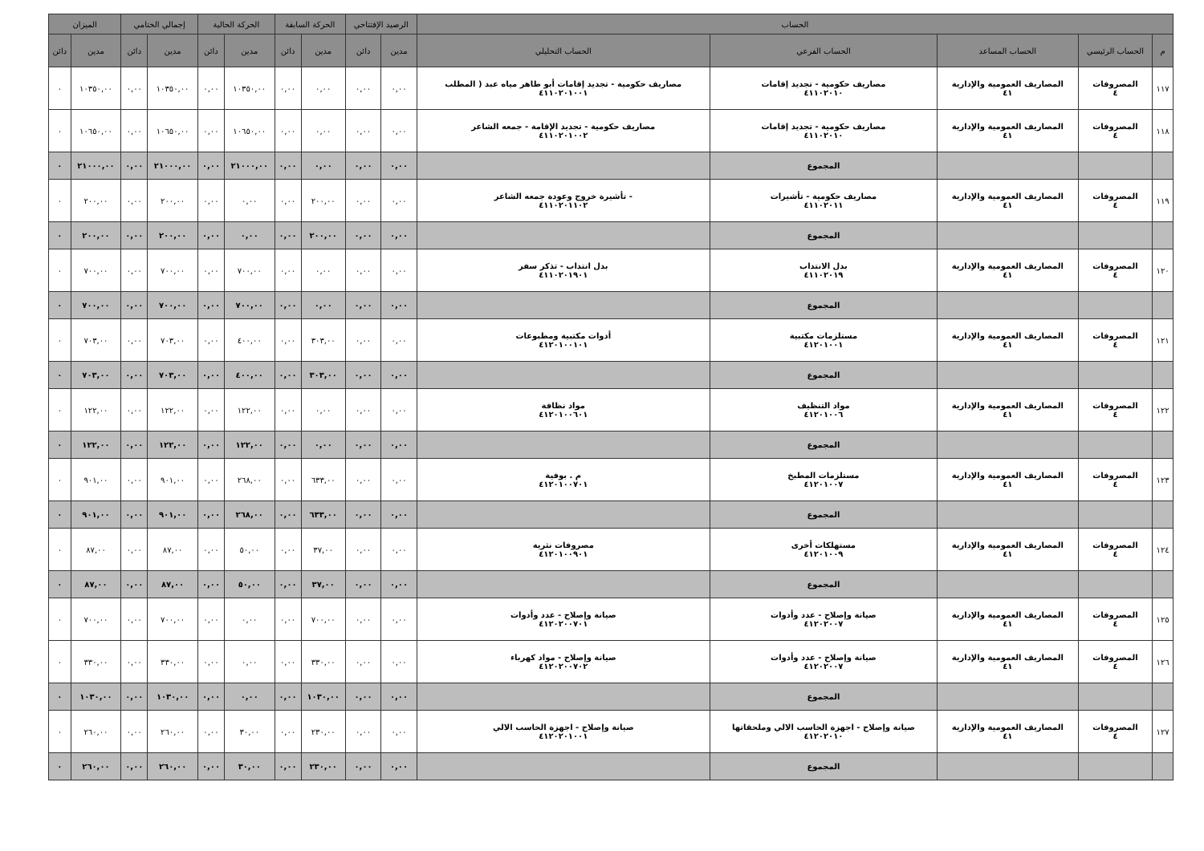| الحساب | | | | | الرصيد الإفتتاحي | | الحركة السابقة | | الحركة الحالية | | إجمالي الختامي | | الميزان | |
| --- | --- | --- | --- | --- | --- | --- | --- | --- | --- | --- | --- | --- | --- | --- |
| م | الحساب الرئيسي | الحساب المساعد | الحساب الفرعي | الحساب التحليلي | مدين | دائن | مدين | دائن | مدين | دائن | مدين | دائن | مدين | دائن |
| ١١٧ | المصروفات ٤ | المصاريف العمومية والإدارية ٤١ | مصاريف حكومية - تجديد إقامات ٤١١٠٢٠١٠ | مصاريف حكومية - تجديد إقامات أبو طاهر مياه عبد ( المطلب ٤١١٠٢٠١٠٠١ | ٠,٠٠ | ٠,٠٠ | ٠,٠٠ | ٠,٠٠ | ١٠٣٥٠,٠٠ | ٠,٠٠ | ١٠٣٥٠,٠٠ | ٠,٠٠ | ١٠٣٥٠,٠٠ | ٠ |
| ١١٨ | المصروفات ٤ | المصاريف العمومية والإدارية ٤١ | مصاريف حكومية - تجديد إقامات ٤١١٠٢٠١٠ | مصاريف حكومية - تجديد الإقامة - جمعه الشاعر ٤١١٠٢٠١٠٠٢ | ٠,٠٠ | ٠,٠٠ | ٠,٠٠ | ٠,٠٠ | ١٠٦٥٠,٠٠ | ٠,٠٠ | ١٠٦٥٠,٠٠ | ٠,٠٠ | ١٠٦٥٠,٠٠ | ٠ |
| | | | المجموع | | ٠,٠٠ | ٠,٠٠ | ٠,٠٠ | ٠,٠٠ | ٢١٠٠٠,٠٠ | ٠,٠٠ | ٢١٠٠٠,٠٠ | ٠,٠٠ | ٢١٠٠٠,٠٠ | ٠ |
| ١١٩ | المصروفات ٤ | المصاريف العمومية والإدارية ٤١ | مصاريف حكومية - تأشيرات ٤١١٠٢٠١١ | - تأشيرة خروج وعودة جمعه الشاعر ٤١١٠٢٠١١٠٢ | ٠,٠٠ | ٠,٠٠ | ٢٠٠,٠٠ | ٠,٠٠ | ٠,٠٠ | ٠,٠٠ | ٢٠٠,٠٠ | ٠,٠٠ | ٢٠٠,٠٠ | ٠ |
| | | | المجموع | | ٠,٠٠ | ٠,٠٠ | ٢٠٠,٠٠ | ٠,٠٠ | ٠,٠٠ | ٠,٠٠ | ٢٠٠,٠٠ | ٠,٠٠ | ٢٠٠,٠٠ | ٠ |
| ١٢٠ | المصروفات ٤ | المصاريف العمومية والإدارية ٤١ | بدل الانتداب ٤١١٠٢٠١٩ | بدل انتداب - تذكر سفر ٤١١٠٢٠١٩٠١ | ٠,٠٠ | ٠,٠٠ | ٠,٠٠ | ٠,٠٠ | ٧٠٠,٠٠ | ٠,٠٠ | ٧٠٠,٠٠ | ٠,٠٠ | ٧٠٠,٠٠ | ٠ |
| | | | المجموع | | ٠,٠٠ | ٠,٠٠ | ٠,٠٠ | ٠,٠٠ | ٧٠٠,٠٠ | ٠,٠٠ | ٧٠٠,٠٠ | ٠,٠٠ | ٧٠٠,٠٠ | ٠ |
| ١٢١ | المصروفات ٤ | المصاريف العمومية والإدارية ٤١ | مستلزمات مكتبية ٤١٢٠١٠٠١ | أدوات مكتبية ومطبوعات ٤١٢٠١٠٠١٠١ | ٠,٠٠ | ٠,٠٠ | ٣٠٣,٠٠ | ٠,٠٠ | ٤٠٠,٠٠ | ٠,٠٠ | ٧٠٣,٠٠ | ٠,٠٠ | ٧٠٣,٠٠ | ٠ |
| | | | المجموع | | ٠,٠٠ | ٠,٠٠ | ٣٠٣,٠٠ | ٠,٠٠ | ٤٠٠,٠٠ | ٠,٠٠ | ٧٠٣,٠٠ | ٠,٠٠ | ٧٠٣,٠٠ | ٠ |
| ١٢٢ | المصروفات ٤ | المصاريف العمومية والإدارية ٤١ | مواد التنظيف ٤١٢٠١٠٠٦ | مواد نظافة ٤١٢٠١٠٠٦٠١ | ٠,٠٠ | ٠,٠٠ | ٠,٠٠ | ٠,٠٠ | ١٢٢,٠٠ | ٠,٠٠ | ١٢٢,٠٠ | ٠,٠٠ | ١٢٢,٠٠ | ٠ |
| | | | المجموع | | ٠,٠٠ | ٠,٠٠ | ٠,٠٠ | ٠,٠٠ | ١٢٢,٠٠ | ٠,٠٠ | ١٢٢,٠٠ | ٠,٠٠ | ١٢٢,٠٠ | ٠ |
| ١٢٣ | المصروفات ٤ | المصاريف العمومية والإدارية ٤١ | مستلزمات المطبخ ٤١٢٠١٠٠٧ | م . بوفية ٤١٢٠١٠٠٧٠١ | ٠,٠٠ | ٠,٠٠ | ٦٣٣,٠٠ | ٠,٠٠ | ٢٦٨,٠٠ | ٠,٠٠ | ٩٠١,٠٠ | ٠,٠٠ | ٩٠١,٠٠ | ٠ |
| | | | المجموع | | ٠,٠٠ | ٠,٠٠ | ٦٣٣,٠٠ | ٠,٠٠ | ٢٦٨,٠٠ | ٠,٠٠ | ٩٠١,٠٠ | ٠,٠٠ | ٩٠١,٠٠ | ٠ |
| ١٢٤ | المصروفات ٤ | المصاريف العمومية والإدارية ٤١ | مستهلكات أخرى ٤١٢٠١٠٠٩ | مصروفات نثرية ٤١٢٠١٠٠٩٠١ | ٠,٠٠ | ٠,٠٠ | ٣٧,٠٠ | ٠,٠٠ | ٥٠,٠٠ | ٠,٠٠ | ٨٧,٠٠ | ٠,٠٠ | ٨٧,٠٠ | ٠ |
| | | | المجموع | | ٠,٠٠ | ٠,٠٠ | ٣٧,٠٠ | ٠,٠٠ | ٥٠,٠٠ | ٠,٠٠ | ٨٧,٠٠ | ٠,٠٠ | ٨٧,٠٠ | ٠ |
| ١٢٥ | المصروفات ٤ | المصاريف العمومية والإدارية ٤١ | صيانة وإصلاح - عدد وأدوات ٤١٢٠٢٠٠٧ | صيانة وإصلاح - عدد وأدوات ٤١٢٠٢٠٠٧٠١ | ٠,٠٠ | ٠,٠٠ | ٧٠٠,٠٠ | ٠,٠٠ | ٠,٠٠ | ٠,٠٠ | ٧٠٠,٠٠ | ٠,٠٠ | ٧٠٠,٠٠ | ٠ |
| ١٢٦ | المصروفات ٤ | المصاريف العمومية والإدارية ٤١ | صيانة وإصلاح - عدد وأدوات ٤١٢٠٢٠٠٧ | صيانة وإصلاح - مواد كهرباء ٤١٢٠٢٠٠٧٠٢ | ٠,٠٠ | ٠,٠٠ | ٣٣٠,٠٠ | ٠,٠٠ | ٠,٠٠ | ٠,٠٠ | ٣٣٠,٠٠ | ٠,٠٠ | ٣٣٠,٠٠ | ٠ |
| | | | المجموع | | ٠,٠٠ | ٠,٠٠ | ١٠٣٠,٠٠ | ٠,٠٠ | ٠,٠٠ | ٠,٠٠ | ١٠٣٠,٠٠ | ٠,٠٠ | ١٠٣٠,٠٠ | ٠ |
| ١٢٧ | المصروفات ٤ | المصاريف العمومية والإدارية ٤١ | صيانة وإصلاح - اجهزة الحاسب الالي وملحقاتها ٤١٢٠٢٠١٠ | صيانة وإصلاح - اجهزة الحاسب الالي ٤١٢٠٢٠١٠٠١ | ٠,٠٠ | ٠,٠٠ | ٢٣٠,٠٠ | ٠,٠٠ | ٣٠,٠٠ | ٠,٠٠ | ٢٦٠,٠٠ | ٠,٠٠ | ٢٦٠,٠٠ | ٠ |
| | | | المجموع | | ٠,٠٠ | ٠,٠٠ | ٢٣٠,٠٠ | ٠,٠٠ | ٣٠,٠٠ | ٠,٠٠ | ٢٦٠,٠٠ | ٠,٠٠ | ٢٦٠,٠٠ | ٠ |